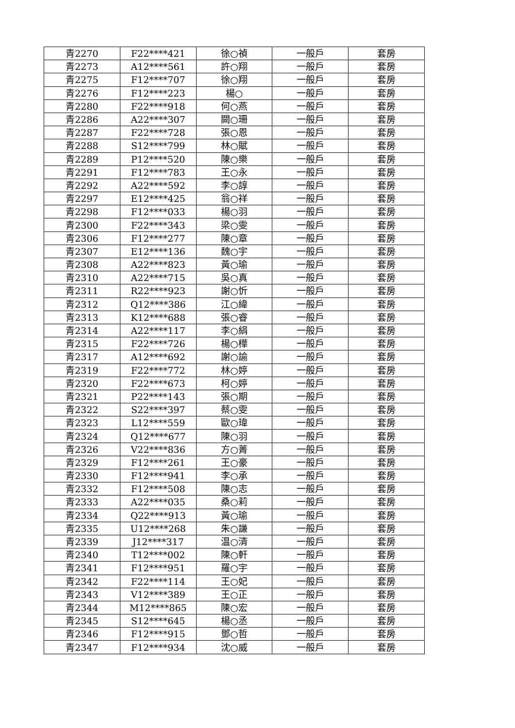| 青2270 | F22****421 | 徐○禎 | 一般戶 | 套房 |
| 青2273 | A12****561 | 許○翔 | 一般戶 | 套房 |
| 青2275 | F12****707 | 徐○翔 | 一般戶 | 套房 |
| 青2276 | F12****223 | 楊○ | 一般戶 | 套房 |
| 青2280 | F22****918 | 何○燕 | 一般戶 | 套房 |
| 青2286 | A22****307 | 闕○珊 | 一般戶 | 套房 |
| 青2287 | F22****728 | 張○恩 | 一般戶 | 套房 |
| 青2288 | S12****799 | 林○賦 | 一般戶 | 套房 |
| 青2289 | P12****520 | 陳○樂 | 一般戶 | 套房 |
| 青2291 | F12****783 | 王○永 | 一般戶 | 套房 |
| 青2292 | A22****592 | 李○諄 | 一般戶 | 套房 |
| 青2297 | E12****425 | 翁○祥 | 一般戶 | 套房 |
| 青2298 | F12****033 | 楊○羽 | 一般戶 | 套房 |
| 青2300 | F22****343 | 梁○雯 | 一般戶 | 套房 |
| 青2306 | F12****277 | 陳○章 | 一般戶 | 套房 |
| 青2307 | E12****136 | 魏○宇 | 一般戶 | 套房 |
| 青2308 | A22****823 | 黃○瑜 | 一般戶 | 套房 |
| 青2310 | A22****715 | 吳○真 | 一般戶 | 套房 |
| 青2311 | R22****923 | 謝○忻 | 一般戶 | 套房 |
| 青2312 | Q12****386 | 江○緯 | 一般戶 | 套房 |
| 青2313 | K12****688 | 張○睿 | 一般戶 | 套房 |
| 青2314 | A22****117 | 李○絹 | 一般戶 | 套房 |
| 青2315 | F22****726 | 楊○樺 | 一般戶 | 套房 |
| 青2317 | A12****692 | 謝○諭 | 一般戶 | 套房 |
| 青2319 | F22****772 | 林○婷 | 一般戶 | 套房 |
| 青2320 | F22****673 | 柯○婷 | 一般戶 | 套房 |
| 青2321 | P22****143 | 張○期 | 一般戶 | 套房 |
| 青2322 | S22****397 | 蔡○雯 | 一般戶 | 套房 |
| 青2323 | L12****559 | 歐○瑋 | 一般戶 | 套房 |
| 青2324 | Q12****677 | 陳○羽 | 一般戶 | 套房 |
| 青2326 | V22****836 | 方○菁 | 一般戶 | 套房 |
| 青2329 | F12****261 | 王○豪 | 一般戶 | 套房 |
| 青2330 | F12****941 | 李○承 | 一般戶 | 套房 |
| 青2332 | F12****508 | 陳○志 | 一般戶 | 套房 |
| 青2333 | A22****035 | 桑○莉 | 一般戶 | 套房 |
| 青2334 | Q22****913 | 黃○瑜 | 一般戶 | 套房 |
| 青2335 | U12****268 | 朱○謙 | 一般戶 | 套房 |
| 青2339 | J12****317 | 温○清 | 一般戶 | 套房 |
| 青2340 | T12****002 | 陳○軒 | 一般戶 | 套房 |
| 青2341 | F12****951 | 羅○宇 | 一般戶 | 套房 |
| 青2342 | F22****114 | 王○妃 | 一般戶 | 套房 |
| 青2343 | V12****389 | 王○正 | 一般戶 | 套房 |
| 青2344 | M12****865 | 陳○宏 | 一般戶 | 套房 |
| 青2345 | S12****645 | 楊○丞 | 一般戶 | 套房 |
| 青2346 | F12****915 | 鄧○哲 | 一般戶 | 套房 |
| 青2347 | F12****934 | 沈○威 | 一般戶 | 套房 |